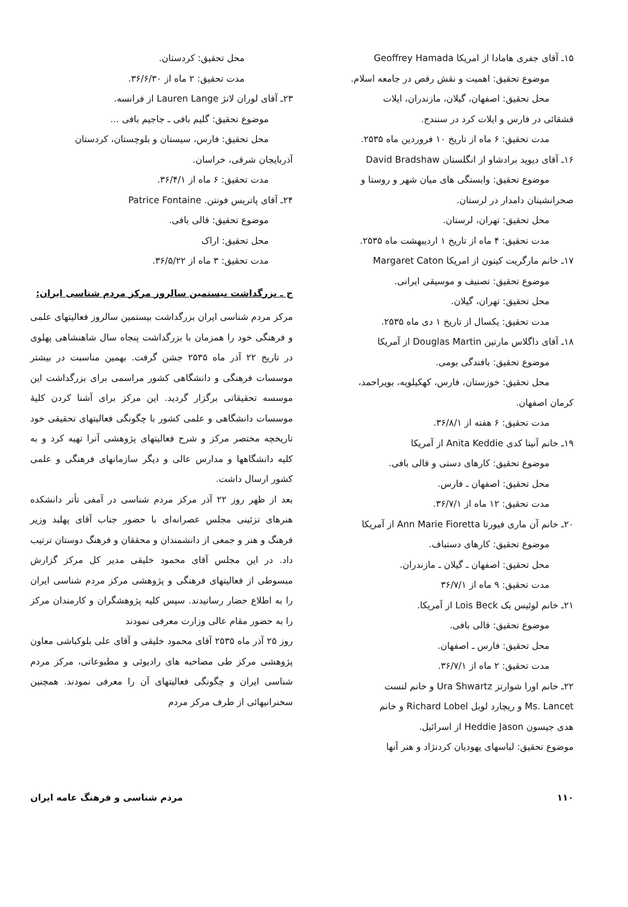۱۵ـ آقای جفری هامادا از امریکا Geoffrey Hamada
موضوع تحقیق: اهمیت و نقش رقص در جامعه اسلام.
محل تحقیق: اصفهان، گیلان، مازندران، ایلات
قشقائی در فارس و ایلات کرد در سنندج.
مدت تحقیق: ۶ ماه از تاریخ ۱۰ فروردین ماه ۲۵۳۵.
۱۶ـ آقای دیوید برادشاو از انگلستان David Bradshaw
موضوع تحقیق: وابستگی های میان شهر و روستا و
صحرانشینان دامدار در لرستان.
محل تحقیق: تهران، لرستان.
مدت تحقیق: ۴ ماه از تاریخ ۱ اردیبهشت ماه ۲۵۳۵.
۱۷ـ خانم مارگریت کیتون از امریکا Margaret Caton
موضوع تحقیق: تصنیف و موسیقی ایرانی.
محل تحقیق: تهران، گیلان.
مدت تحقیق: یکسال از تاریخ ۱ دی ماه ۲۵۳۵.
۱۸ـ آقای داگلاس مارتین Douglas Martin از آمریکا
موضوع تحقیق: بافندگی بومی.
محل تحقیق: خوزستان، فارس، کهکیلویه، بویراحمد،
کرمان اصفهان.
مدت تحقیق: ۶ هفته از ۳۶/۸/۱.
۱۹ـ خانم آنیتا کدی Anita Keddie از آمریکا
موضوع تحقیق: کارهای دستی و قالی بافی.
محل تحقیق: اصفهان ـ فارس.
مدت تحقیق: ۱۲ ماه از ۳۶/۷/۱.
۲۰ـ خانم آن ماری فیورتا Ann Marie Fioretta از آمریکا
موضوع تحقیق: کارهای دستباف.
محل تحقیق: اصفهان ـ گیلان ـ مازندران.
مدت تحقیق: ۹ ماه از ۳۶/۷/۱
۲۱ـ خانم لوئیس بک Lois Beck از آمریکا.
موضوع تحقیق: قالی بافی.
محل تحقیق: فارس ـ اصفهان.
مدت تحقیق: ۲ ماه از ۳۶/۷/۱.
۲۲ـ خانم اورا شوارتز Ura Shwartz و خانم لنست
Ms. Lancet و ریچارد لوبل Richard Lobel و خانم
هدی جیسون Heddie Jason از اسرائیل.
موضوع تحقیق: لباسهای یهودیان کردنژاد و هنر آنها
محل تحقیق: کردستان.
مدت تحقیق: ۲ ماه از ۳۶/۶/۳۰.
۲۳ـ آقای لوران لانژ Lauren Lange از فرانسه.
موضوع تحقیق: گلیم بافی ـ جاجیم بافی ...
محل تحقیق: فارس، سیستان و بلوچستان، کردستان
آذربایجان شرقی، خراسان.
مدت تحقیق: ۶ ماه از ۳۶/۴/۱.
۲۴ـ آقای پاتریس فونتن. Patrice Fontaine
موضوع تحقیق: قالی بافی.
محل تحقیق: اراک
مدت تحقیق: ۳ ماه از ۳۶/۵/۲۲.
ج ـ بزرگداشت بیستمین سالروز مرکز مردم شناسی ایران:
مرکز مردم شناسی ایران بزرگداشت بیستمین سالروز فعالیتهای علمی و فرهنگی خود را همزمان با بزرگداشت پنجاه سال شاهنشاهی پهلوی در تاریخ ۲۲ آذر ماه ۲۵۳۵ جشن گرفت. بهمین مناسبت در بیشتر موسسات فرهنگی و دانشگاهی کشور مراسمی برای بزرگداشت این موسسه تحقیقاتی برگزار گردید. این مرکز برای آشنا کردن کلیهٔ موسسات دانشگاهی و علمی کشور با چگونگی فعالیتهای تحقیقی خود تاریخچه مختصر مرکز و شرح فعالیتهای پژوهشی آنرا تهیه کرد و به کلیه دانشگاهها و مدارس عالی و دیگر سازمانهای فرهنگی و علمی کشور ارسال داشت.
بعد از ظهر روز ۲۲ آذر مرکز مردم شناسی در آمفی تأتر دانشکده هنرهای تزئینی مجلس عصرانه‌ای با حضور جناب آقای پهلبد وزیر فرهنگ و هنر و جمعی از دانشمندان و محققان و فرهنگ دوستان ترتیب داد. در این مجلس آقای محمود خلیقی مدیر کل مرکز گزارش مبسوطی از فعالیتهای فرهنگی و پژوهشی مرکز مردم شناسی ایران را به اطلاع حضار رسانیدند. سپس کلیه پژوهشگران و کارمندان مرکز را به حضور مقام عالی وزارت معرفی نمودند
روز ۲۵ آذر ماه ۲۵۳۵ آقای محمود خلیقی و آقای علی بلوکباشی معاون پژوهشی مرکز طی مصاحبه های رادیوئی و مطبوعاتی، مرکز مردم شناسی ایران و چگونگی فعالیتهای آن را معرفی نمودند. همچنین سخنرانیهائی از طرف مرکز مردم
۱۱۰ مردم شناسی و فرهنگ عامه ایران